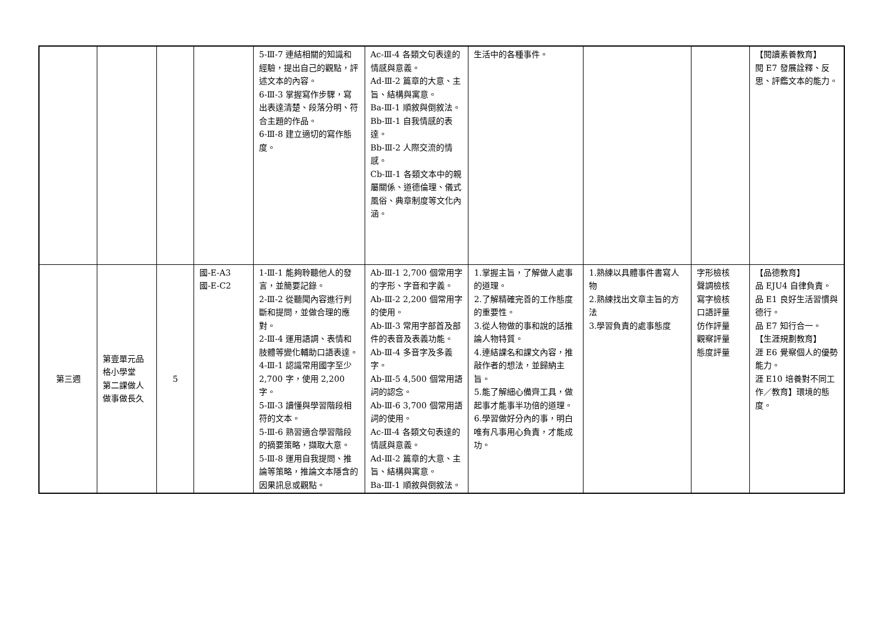| | | | | 5-Ⅲ-7 連結相關的知識和經驗，提出自己的觀點，評述文本的內容。 6-Ⅲ-3 掌握寫作步驟，寫出表達清楚、段落分明、符合主題的作品。 6-Ⅲ-8 建立適切的寫作態度。 | Ac-Ⅲ-4 各類文句表達的情感與意義。 Ad-Ⅲ-2 篇章的大意、主旨、結構與寓意。 Ba-Ⅲ-1 順敘與倒敘法。 Bb-Ⅲ-1 自我情感的表達。 Bb-Ⅲ-2 人際交流的情感。 Cb-Ⅲ-1 各類文本中的親屬關係、道德倫理、儀式風俗、典章制度等文化內涵。 | 生活中的各種事件。 | | | 【閱讀素養教育】 閱 E7 發展詮釋、反思、評鑑文本的能力。 |
| 第三週 | 第壹單元品格小學堂 第二課做人做事做長久 | 5 | 國-E-A3 國-E-C2 | 1-Ⅲ-1 能夠聆聽他人的發言，並簡要記錄。 2-Ⅲ-2 從聽聞內容進行判斷和提問，並做合理的應對。 2-Ⅲ-4 運用語調、表情和肢體等變化輔助口語表達。 4-Ⅲ-1 認識常用國字至少 2,700 字，使用 2,200 字。 5-Ⅲ-3 讀懂與學習階段相符的文本。 5-Ⅲ-6 熟習適合學習階段的摘要策略，擷取大意。 5-Ⅲ-8 運用自我提問、推論等策略，推論文本隱含的因果訊息或觀點。 | Ab-Ⅲ-1 2,700 個常用字的字形、字音和字義。 Ab-Ⅲ-2 2,200 個常用字的使用。 Ab-Ⅲ-3 常用字部首及部件的表音及表義功能。 Ab-Ⅲ-4 多音字及多義字。 Ab-Ⅲ-5 4,500 個常用語詞的認念。 Ab-Ⅲ-6 3,700 個常用語詞的使用。 Ac-Ⅲ-4 各類文句表達的情感與意義。 Ad-Ⅲ-2 篇章的大意、主旨、結構與寓意。 Ba-Ⅲ-1 順敘與倒敘法。 | 1.掌握主旨，了解做人處事的道理。 2.了解精確完善的工作態度的重要性。 3.從人物做的事和說的話推論人物特質。 4.連結課名和課文內容，推敲作者的想法，並歸納主旨。 5.能了解細心備齊工具，做起事才能事半功倍的道理。 6.學習做好分內的事，明白唯有凡事用心負責，才能成功。 | 1.熟練以具體事件書寫人物 2.熟練找出文章主旨的方法 3.學習負責的處事態度 | 字形檢核 聲調檢核 寫字檢核 口語評量 仿作評量 觀察評量 態度評量 | 【品德教育】 品 EJU4 自律負責。 品 E1 良好生活習慣與德行。 品 E7 知行合一。 【生涯規劃教育】 涯 E6 覺察個人的優勢能力。 涯 E10 培養對不同工作／教育】環境的態度。 |